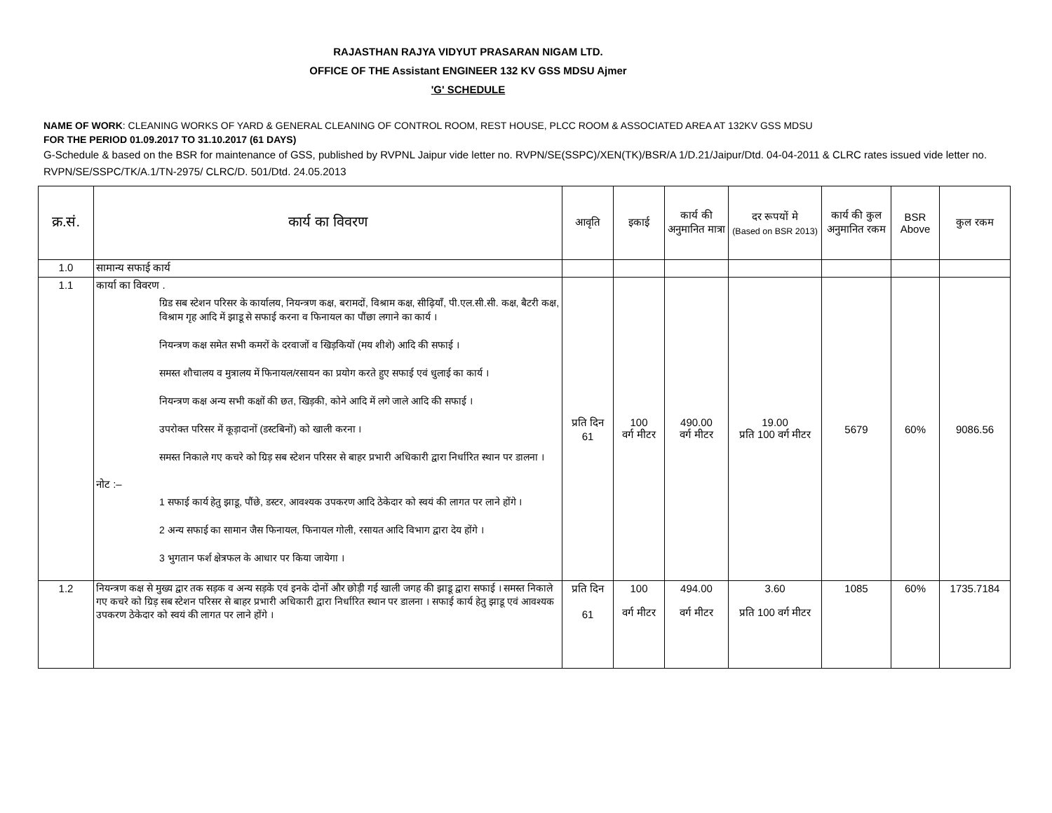RAJASTHAN RAJYA VIDYUT PRASARAN NIGAM LTD.
OFFICE OF THE Assistant ENGINEER 132 KV GSS MDSU Ajmer
'G' SCHEDULE
NAME OF WORK: CLEANING WORKS OF YARD & GENERAL CLEANING OF CONTROL ROOM, REST HOUSE, PLCC ROOM & ASSOCIATED AREA AT 132KV GSS MDSU
FOR THE PERIOD 01.09.2017 TO 31.10.2017 (61 DAYS)
G-Schedule & based on the BSR for maintenance of GSS, published by RVPNL Jaipur vide letter no. RVPN/SE(SSPC)/XEN(TK)/BSR/A 1/D.21/Jaipur/Dtd. 04-04-2011 & CLRC rates issued vide letter no. RVPN/SE/SSPC/TK/A.1/TN-2975/ CLRC/D. 501/Dtd. 24.05.2013
| क्र.सं. | कार्य का विवरण | आवृति | इकाई | कार्य की अनुमानित मात्रा | दर रूपयों मे (Based on BSR 2013) | कार्य की कुल अनुमानित रकम | BSR Above | कुल रकम |
| --- | --- | --- | --- | --- | --- | --- | --- | --- |
| 1.0 | सामान्य सफाई कार्य | | | | | | | |
| 1.1 | कार्या का विवरण . ग्रिड सब स्टेशन परिसर के कार्यालय, नियन्त्रण कक्ष, बरामदों, विश्राम कक्ष, सीढ़ियाँ, पी.एल.सी.सी. कक्ष, बैटरी कक्ष, विश्राम गृह आदि में झाडू से सफाई करना व फिनायल का पौंछा लगाने का कार्य । नियन्त्रण कक्ष समेत सभी कमरों के दरवाजों व खिड़कियों (मय शीशे) आदि की सफाई । समस्त शौचालय व मुत्रालय में फिनायल/रसायन का प्रयोग करते हुए सफाई एवं धुलाई का कार्य । नियन्त्रण कक्ष अन्य सभी कक्षों की छत, खिड़की, कोने आदि में लगे जाले आदि की सफाई । उपरोक्त परिसर में कूड़ादानों (डस्टबिनों) को खाली करना । समस्त निकाले गए कचरे को ग्रिड़ सब स्टेशन परिसर से बाहर प्रभारी अधिकारी द्वारा निर्धारित स्थान पर डालना । नोट :– 1 सफाई कार्य हेतु झाडू, पौंछे, डस्टर, आवश्यक उपकरण आदि ठेकेदार को स्वयं की लागत पर लाने होंगे । 2 अन्य सफाई का सामान जैस फिनायल, फिनायल गोली, रसायत आदि विभाग द्वारा देय होंगे । 3 भुगतान फर्श क्षेत्रफल के आधार पर किया जायेगा । | प्रति दिन 61 | 100 वर्ग मीटर | 490.00 वर्ग मीटर | 19.00 प्रति 100 वर्ग मीटर | 5679 | 60% | 9086.56 |
| 1.2 | नियन्त्रण कक्ष से मुख्य द्वार तक सड़क व अन्य सड़के एवं इनके दोनों और छोड़ी गई खाली जगह की झाडू द्वारा सफाई । समस्त निकाले गए कचरे को ग्रिड़ सब स्टेशन परिसर से बाहर प्रभारी अधिकारी द्वारा निर्धारित स्थान पर डालना । सफाई कार्य हेतु झाडू एवं आवश्यक उपकरण ठेकेदार को स्वयं की लागत पर लाने होंगे । | प्रति दिन 61 | 100 वर्ग मीटर | 494.00 वर्ग मीटर | 3.60 प्रति 100 वर्ग मीटर | 1085 | 60% | 1735.7184 |